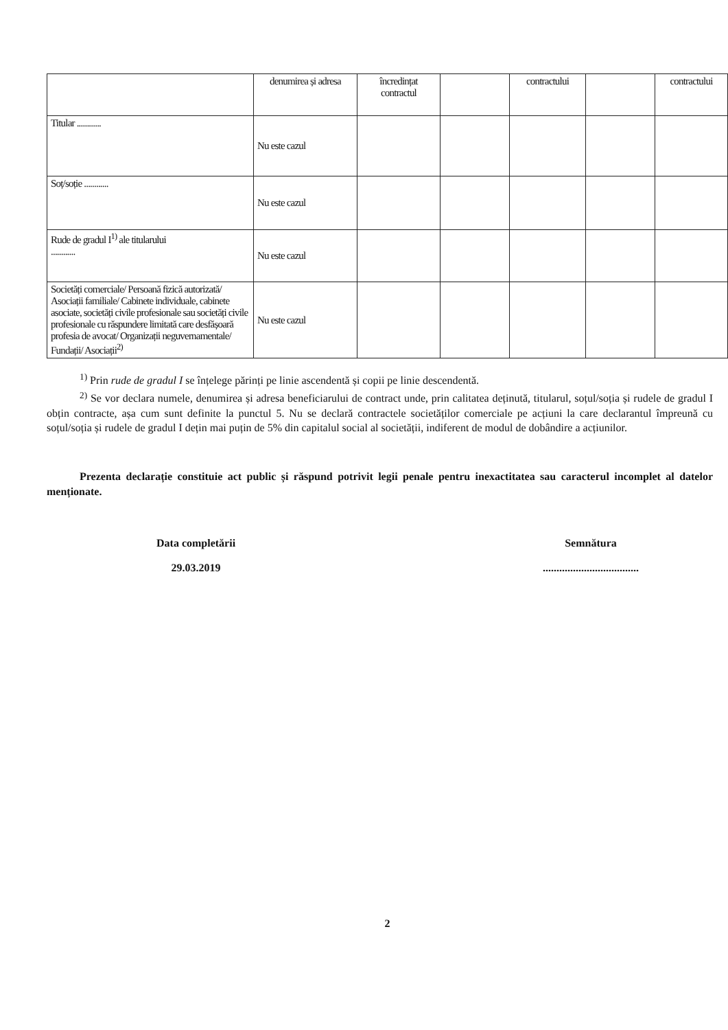| | denumirea și adresa | încredințat contractul | | contractului | | contractului |
| Titular ............ | Nu este cazul | | | | | |
| Soț/soție ............ | Nu este cazul | | | | | |
| Rude de gradul I<sup>1)</sup> ale titularului ............ | Nu este cazul | | | | | |
| Societăți comerciale/ Persoană fizică autorizată/ Asociații familiale/ Cabinete individuale, cabinete asociate, societăți civile profesionale sau societăți civile profesionale cu răspundere limitată care desfășoară profesia de avocat/ Organizații neguvernamentale/ Fundații/ Asociații<sup>2)</sup> | Nu este cazul | | | | | |
<sup>1)</sup> Prin rude de gradul I se înțelege părinți pe linie ascendentă și copii pe linie descendentă.
<sup>2)</sup> Se vor declara numele, denumirea și adresa beneficiarului de contract unde, prin calitatea deținută, titularul, soțul/soția și rudele de gradul I obțin contracte, așa cum sunt definite la punctul 5. Nu se declară contractele societăților comerciale pe acțiuni la care declarantul împreună cu soțul/soția și rudele de gradul I dețin mai puțin de 5% din capitalul social al societății, indiferent de modul de dobândire a acțiunilor.
Prezenta declarație constituie act public și răspund potrivit legii penale pentru inexactitatea sau caracterul incomplet al datelor menționate.
Data completării
29.03.2019
Semnătura
...................................
2